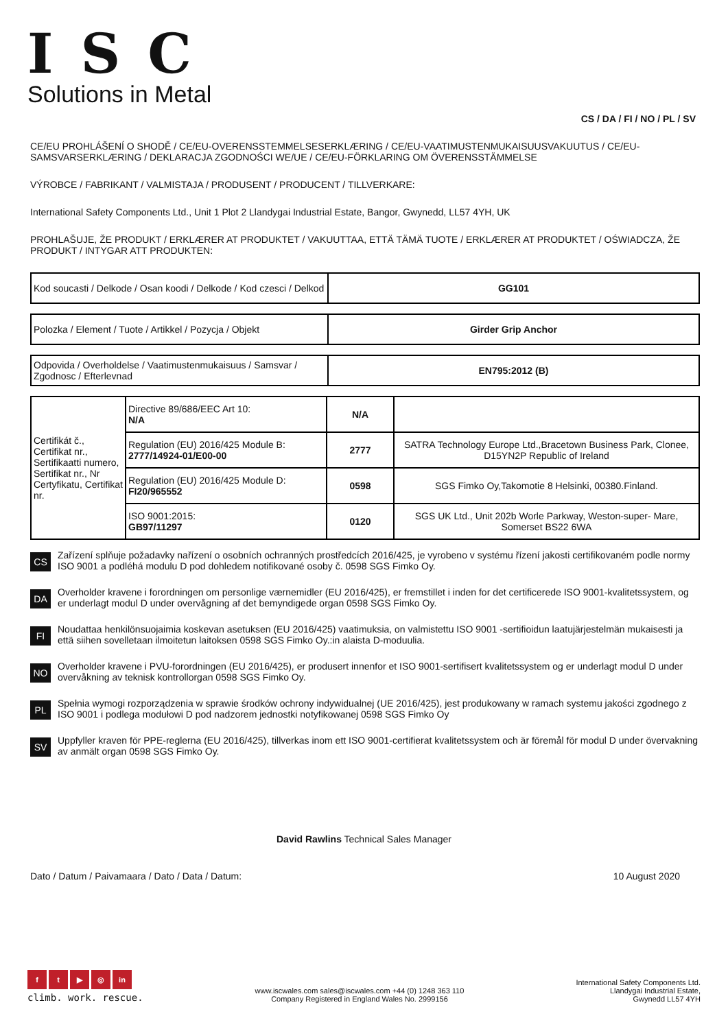ISC
Solutions in Metal
CS / DA / FI / NO / PL / SV
CE/EU PROHLÁŠENÍ O SHODĚ / CE/EU-OVERENSSTEMMELSESERKLÆRING / CE/EU-VAATIMUSTENMUKAISUUSVAKUUTUS / CE/EU-SAMSVARSERKLÆRING / DEKLARACJA ZGODNOŚCI WE/UE / CE/EU-FÖRKLARING OM ÖVERENSSTÄMMELSE
VÝROBCE / FABRIKANT / VALMISTAJA / PRODUSENT / PRODUCENT / TILLVERKARE:
International Safety Components Ltd., Unit 1 Plot 2 Llandygai Industrial Estate, Bangor, Gwynedd, LL57 4YH, UK
PROHLAŠUJE, ŽE PRODUKT / ERKLÆRER AT PRODUKTET / VAKUUTTAA, ETTÄ TÄMÄ TUOTE / ERKLÆRER AT PRODUKTET / OŚWIADCZA, ŽE PRODUKT / INTYGAR ATT PRODUKTEN:
| Kod soucasti / Delkode / Osan koodi / Delkode / Kod czesci / Delkod | GG101 |
| Polozka / Element / Tuote / Artikkel / Pozycja / Objekt | Girder Grip Anchor |
| Odpovida / Overholdelse / Vaatimustenmukaisuus / Samsvar / Zgodnosc / Efterlevnad | EN795:2012 (B) |
| Certifikát č., Certifikat nr., Sertifikaatti numero, Sertifikat nr., Nr Certyfikatu, Certifikat nr. | Directive 89/686/EEC Art 10: N/A | N/A | |
| | Regulation (EU) 2016/425 Module B: 2777/14924-01/E00-00 | 2777 | SATRA Technology Europe Ltd.,Bracetown Business Park, Clonee, D15YN2P Republic of Ireland |
| | Regulation (EU) 2016/425 Module D: FI20/965552 | 0598 | SGS Fimko Oy,Takomotie 8 Helsinki, 00380.Finland. |
| | ISO 9001:2015: GB97/11297 | 0120 | SGS UK Ltd., Unit 202b Worle Parkway, Weston-super- Mare, Somerset BS22 6WA |
CS
Zařízení splňuje požadavky nařízení o osobních ochranných prostředcích 2016/425, je vyrobeno v systému řízení jakosti certifikovaném podle normy ISO 9001 a podléhá modulu D pod dohledem notifikované osoby č. 0598 SGS Fimko Oy.
DA
Overholder kravene i forordningen om personlige værnemidler (EU 2016/425), er fremstillet i inden for det certificerede ISO 9001-kvalitetssystem, og er underlagt modul D under overvågning af det bemyndigede organ 0598 SGS Fimko Oy.
FI
Noudattaa henkilönsuojaimia koskevan asetuksen (EU 2016/425) vaatimuksia, on valmistettu ISO 9001 -sertifioidun laatujärjestelmän mukaisesti ja että siihen sovelletaan ilmoitetun laitoksen 0598 SGS Fimko Oy.:in alaista D-moduulia.
NO
Overholder kravene i PVU-forordningen (EU 2016/425), er produsert innenfor et ISO 9001-sertifisert kvalitetssystem og er underlagt modul D under overvåkning av teknisk kontrollorgan 0598 SGS Fimko Oy.
PL
Spełnia wymogi rozporządzenia w sprawie środków ochrony indywidualnej (UE 2016/425), jest produkowany w ramach systemu jakości zgodnego z ISO 9001 i podlega modułowi D pod nadzorem jednostki notyfikowanej 0598 SGS Fimko Oy
SV
Uppfyller kraven för PPE-reglerna (EU 2016/425), tillverkas inom ett ISO 9001-certifierat kvalitetssystem och är föremål för modul D under övervakning av anmält organ 0598 SGS Fimko Oy.
David Rawlins Technical Sales Manager
Dato / Datum / Paivamaara / Dato / Data / Datum: 10 August 2020
ft ▶ ◎ in
climb. work. rescue.
www.iscwales.com sales@iscwales.com +44 (0) 1248 363 110
Company Registered in England Wales No. 2999156
International Safety Components Ltd.
Llandygai Industrial Estate,
Gwynedd LL57 4YH